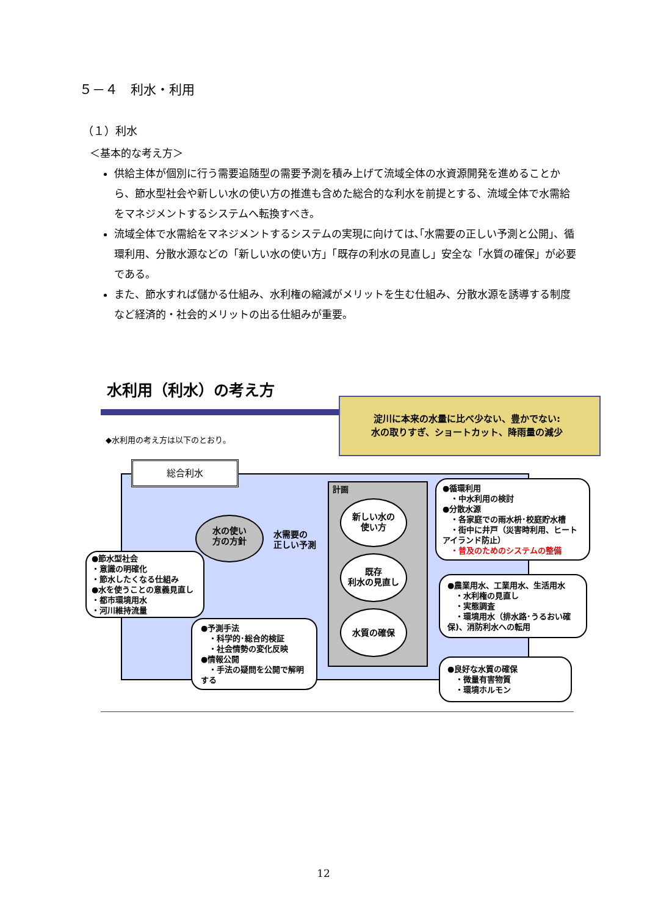５－４　利水・利用
（１）利水
＜基本的な考え方＞
供給主体が個別に行う需要追随型の需要予測を積み上げて流域全体の水資源開発を進めることから、節水型社会や新しい水の使い方の推進も含めた総合的な利水を前提とする、流域全体で水需給をマネジメントするシステムへ転換すべき。
流域全体で水需給をマネジメントするシステムの実現に向けては､｢水需要の正しい予測と公開｣、循環利用、分散水源などの「新しい水の使い方」「既存の利水の見直し」安全な「水質の確保」が必要である。
また、節水すれば儲かる仕組み、水利権の縮減がメリットを生む仕組み、分散水源を誘導する制度など経済的・社会的メリットの出る仕組みが重要。
水利用（利水）の考え方
淀川に本来の水量に比べ少ない、豊かでない:
水の取りすぎ、ショートカット、降雨量の減少
◆水利用の考え方は以下のとおり。
総合利水
水の使い
方の方針
水需要の
正しい予測
計画
新しい水の
使い方
既存
利水の見直し
水質の確保
●節水型社会
・意識の明確化
・節水したくなる仕組み
●水を使うことの意義見直し
・都市環境用水
・河川維持流量
●予測手法
　・科学的･総合的検証
　・社会情勢の変化反映
●情報公開
　・手法の疑問を公開で解明する
●循環利用
　・中水利用の検討
●分散水源
　・各家庭での雨水枡･校庭貯水槽
　・街中に井戸（災害時利用、ヒートアイランド防止）
　・普及のためのシステムの整備
●農業用水、工業用水、生活用水
　・水利権の見直し
　・実態調査
　・環境用水（排水路･うるおい確保)、消防利水への転用
●良好な水質の確保
　・微量有害物質
　・環境ホルモン
12